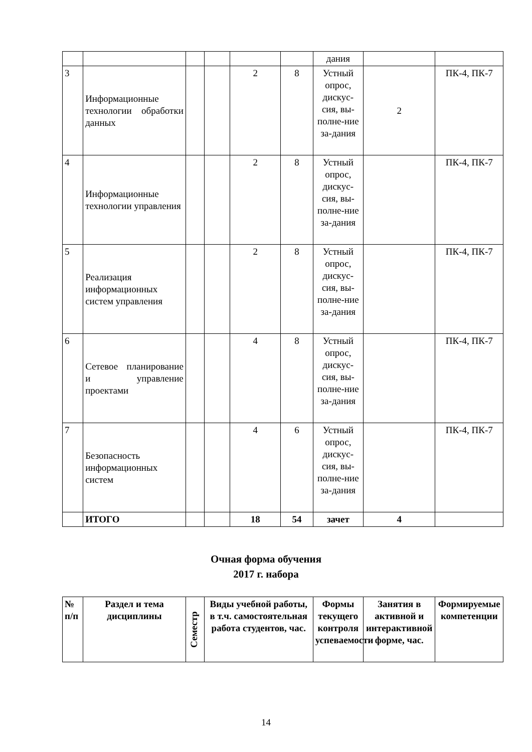| | | | | | | дания | | |
| 3 | Информационные технологии обработки данных | | | 2 | 8 | Устный опрос, дискус-сия, вы-полне-ние за-дания | 2 | ПК-4, ПК-7 |
| 4 | Информационные технологии управления | | | 2 | 8 | Устный опрос, дискус-сия, вы-полне-ние за-дания | | ПК-4, ПК-7 |
| 5 | Реализация информационных систем управления | | | 2 | 8 | Устный опрос, дискус-сия, вы-полне-ние за-дания | | ПК-4, ПК-7 |
| 6 | Сетевое планирование и управление проектами | | | 4 | 8 | Устный опрос, дискус-сия, вы-полне-ние за-дания | | ПК-4, ПК-7 |
| 7 | Безопасность информационных систем | | | 4 | 6 | Устный опрос, дискус-сия, вы-полне-ние за-дания | | ПК-4, ПК-7 |
| | ИТОГО | | | 18 | 54 | зачет | 4 | |
Очная форма обучения
2017 г. набора
| № п/п | Раздел и тема дисциплины | Семестр | Виды учебной работы, в т.ч. самостоятельная работа студентов, час. | Формы текущего контроля успеваемости | Занятия в активной и интерактивной форме, час. | Формируемые компетенции |
| --- | --- | --- | --- | --- | --- | --- |
14